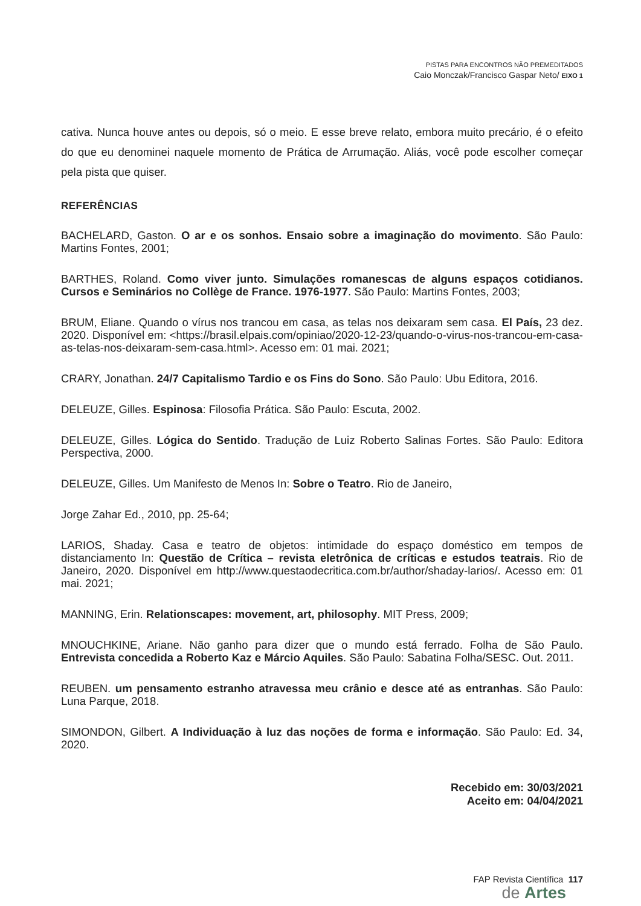PISTAS PARA ENCONTROS NÃO PREMEDITADOS
Caio Monczak/Francisco Gaspar Neto/ EIXO 1
cativa. Nunca houve antes ou depois, só o meio. E esse breve relato, embora muito precário, é o efeito do que eu denominei naquele momento de Prática de Arrumação. Aliás, você pode escolher começar pela pista que quiser.
REFERÊNCIAS
BACHELARD, Gaston. O ar e os sonhos. Ensaio sobre a imaginação do movimento. São Paulo: Martins Fontes, 2001;
BARTHES, Roland. Como viver junto. Simulações romanescas de alguns espaços cotidianos. Cursos e Seminários no Collège de France. 1976-1977. São Paulo: Martins Fontes, 2003;
BRUM, Eliane. Quando o vírus nos trancou em casa, as telas nos deixaram sem casa. El País, 23 dez. 2020. Disponível em: <https://brasil.elpais.com/opiniao/2020-12-23/quando-o-virus-nos-trancou-em-casa-as-telas-nos-deixaram-sem-casa.html>. Acesso em: 01 mai. 2021;
CRARY, Jonathan. 24/7 Capitalismo Tardio e os Fins do Sono. São Paulo: Ubu Editora, 2016.
DELEUZE, Gilles. Espinosa: Filosofia Prática. São Paulo: Escuta, 2002.
DELEUZE, Gilles. Lógica do Sentido. Tradução de Luiz Roberto Salinas Fortes. São Paulo: Editora Perspectiva, 2000.
DELEUZE, Gilles. Um Manifesto de Menos In: Sobre o Teatro. Rio de Janeiro,
Jorge Zahar Ed., 2010, pp. 25-64;
LARIOS, Shaday. Casa e teatro de objetos: intimidade do espaço doméstico em tempos de distanciamento In: Questão de Crítica – revista eletrônica de críticas e estudos teatrais. Rio de Janeiro, 2020. Disponível em http://www.questaodecritica.com.br/author/shaday-larios/. Acesso em: 01 mai. 2021;
MANNING, Erin. Relationscapes: movement, art, philosophy. MIT Press, 2009;
MNOUCHKINE, Ariane. Não ganho para dizer que o mundo está ferrado. Folha de São Paulo. Entrevista concedida a Roberto Kaz e Márcio Aquiles. São Paulo: Sabatina Folha/SESC. Out. 2011.
REUBEN. um pensamento estranho atravessa meu crânio e desce até as entranhas. São Paulo: Luna Parque, 2018.
SIMONDON, Gilbert. A Individuação à luz das noções de forma e informação. São Paulo: Ed. 34, 2020.
Recebido em: 30/03/2021
Aceito em: 04/04/2021
FAP Revista Científica 117
de Artes